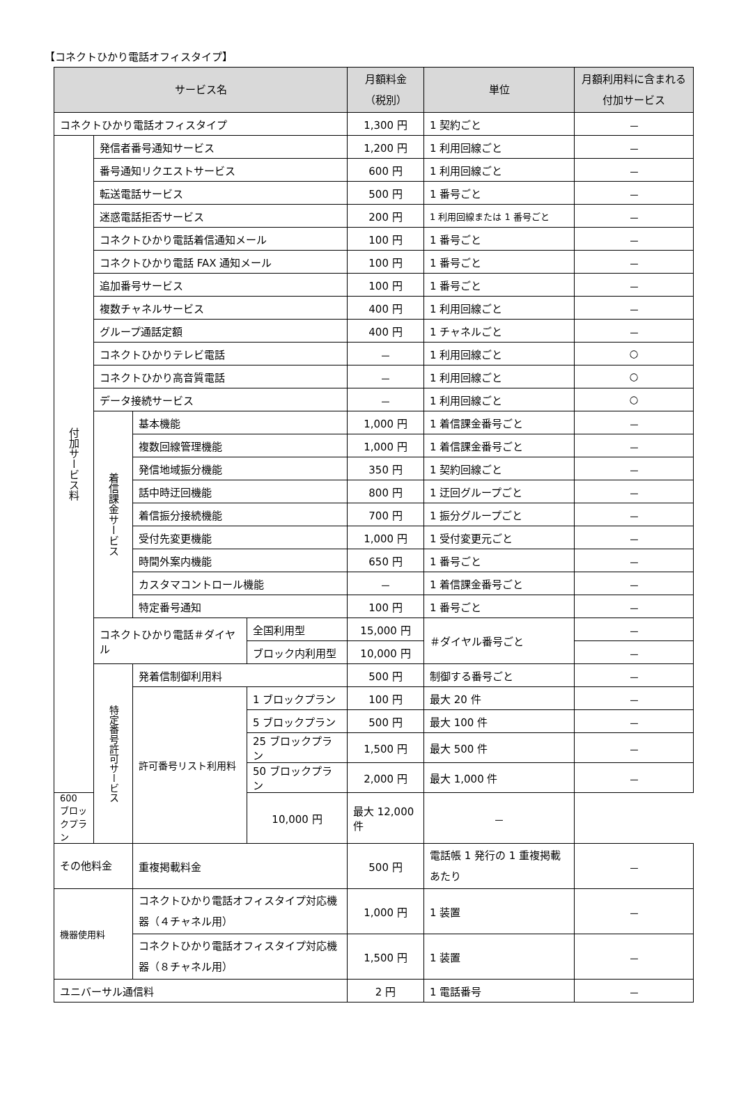【コネクトひかり電話オフィスタイプ】
| サービス名 | | | | 月額料金 （税別） | 単位 | 月額利用料に含まれる付加サービス |
| --- | --- | --- | --- | --- | --- | --- |
| コネクトひかり電話オフィスタイプ | | | | 1,300 円 | 1 契約ごと | － |
| 付加サービス料 | 発信者番号通知サービス | | | 1,200 円 | 1 利用回線ごと | － |
| | 番号通知リクエストサービス | | | 600 円 | 1 利用回線ごと | － |
| | 転送電話サービス | | | 500 円 | 1 番号ごと | － |
| | 迷惑電話拒否サービス | | | 200 円 | 1 利用回線または 1 番号ごと | － |
| | コネクトひかり電話着信通知メール | | | 100 円 | 1 番号ごと | － |
| | コネクトひかり電話 FAX 通知メール | | | 100 円 | 1 番号ごと | － |
| | 追加番号サービス | | | 100 円 | 1 番号ごと | － |
| | 複数チャネルサービス | | | 400 円 | 1 利用回線ごと | － |
| | グループ通話定額 | | | 400 円 | 1 チャネルごと | － |
| | コネクトひかりテレビ電話 | | | － | 1 利用回線ごと | ○ |
| | コネクトひかり高音質電話 | | | － | 1 利用回線ごと | ○ |
| | データ接続サービス | | | － | 1 利用回線ごと | ○ |
| | 着信課金サービス | 基本機能 | | 1,000 円 | 1 着信課金番号ごと | － |
| | | 複数回線管理機能 | | 1,000 円 | 1 着信課金番号ごと | － |
| | | 発信地域振分機能 | | 350 円 | 1 契約回線ごと | － |
| | | 話中時迂回機能 | | 800 円 | 1 迂回グループごと | － |
| | | 着信振分接続機能 | | 700 円 | 1 振分グループごと | － |
| | | 受付先変更機能 | | 1,000 円 | 1 受付変更元ごと | － |
| | | 時間外案内機能 | | 650 円 | 1 番号ごと | － |
| | | カスタマコントロール機能 | | － | 1 着信課金番号ごと | － |
| | | 特定番号通知 | | 100 円 | 1 番号ごと | － |
| | コネクトひかり電話＃ダイヤル | | 全国利用型 | 15,000 円 | ＃ダイヤル番号ごと | － |
| | | | ブロック内利用型 | 10,000 円 | | － |
| | 特定番号許可サービス | 発着信制御利用料 | | 500 円 | 制御する番号ごと | － |
| | | 許可番号リスト利用料 | 1 ブロックプラン | 100 円 | 最大 20 件 | － |
| | | | 5 ブロックプラン | 500 円 | 最大 100 件 | － |
| | | | 25 ブロックプラン | 1,500 円 | 最大 500 件 | － |
| | | | 50 ブロックプラン | 2,000 円 | 最大 1,000 件 | － |
| 600 ブロックプラン | | | 10,000 円 | 最大 12,000 件 | － | |
| その他料金 | | 重複掲載料金 | | 500 円 | 電話帳 1 発行の 1 重複掲載あたり | － |
| 機器使用料 | | コネクトひかり電話オフィスタイプ対応機器（４チャネル用） | | 1,000 円 | 1 装置 | － |
| | | コネクトひかり電話オフィスタイプ対応機器（８チャネル用） | | 1,500 円 | 1 装置 | － |
| ユニバーサル通信料 | | | | 2 円 | 1 電話番号 | － |